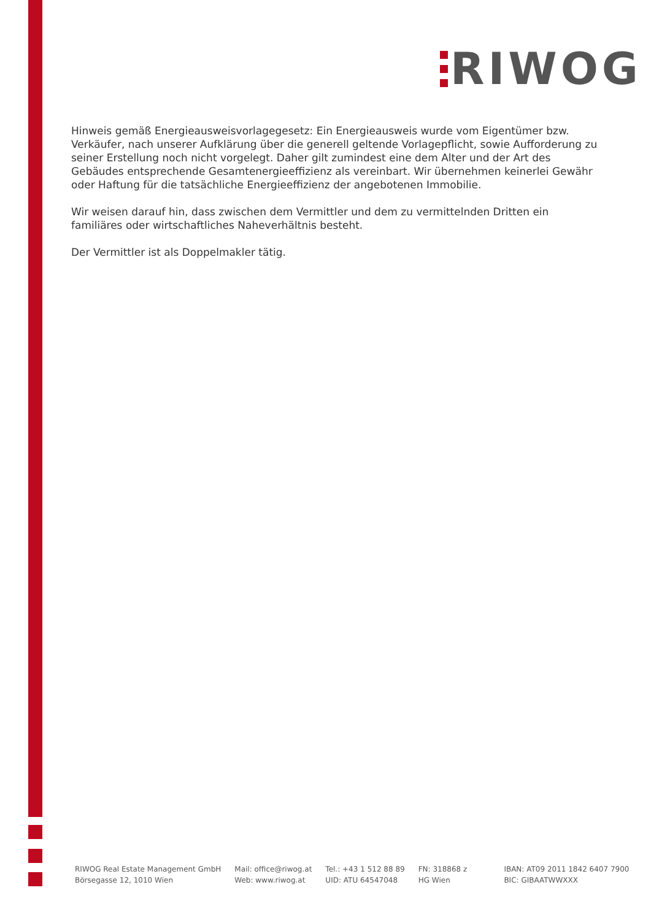RIWOG
Hinweis gemäß Energieausweisvorlagegesetz: Ein Energieausweis wurde vom Eigentümer bzw. Verkäufer, nach unserer Aufklärung über die generell geltende Vorlagepflicht, sowie Aufforderung zu seiner Erstellung noch nicht vorgelegt. Daher gilt zumindest eine dem Alter und der Art des Gebäudes entsprechende Gesamtenergieeffizienz als vereinbart. Wir übernehmen keinerlei Gewähr oder Haftung für die tatsächliche Energieeffizienz der angebotenen Immobilie.
Wir weisen darauf hin, dass zwischen dem Vermittler und dem zu vermittelnden Dritten ein familiäres oder wirtschaftliches Naheverhältnis besteht.
Der Vermittler ist als Doppelmakler tätig.
RIWOG Real Estate Management GmbH
Börsegasse 12, 1010 Wien
Mail: office@riwog.at
Web: www.riwog.at
Tel.: +43 1 512 88 89
UID: ATU 64547048
FN: 318868 z
HG Wien
IBAN: AT09 2011 1842 6407 7900
BIC: GIBAATWWXXX